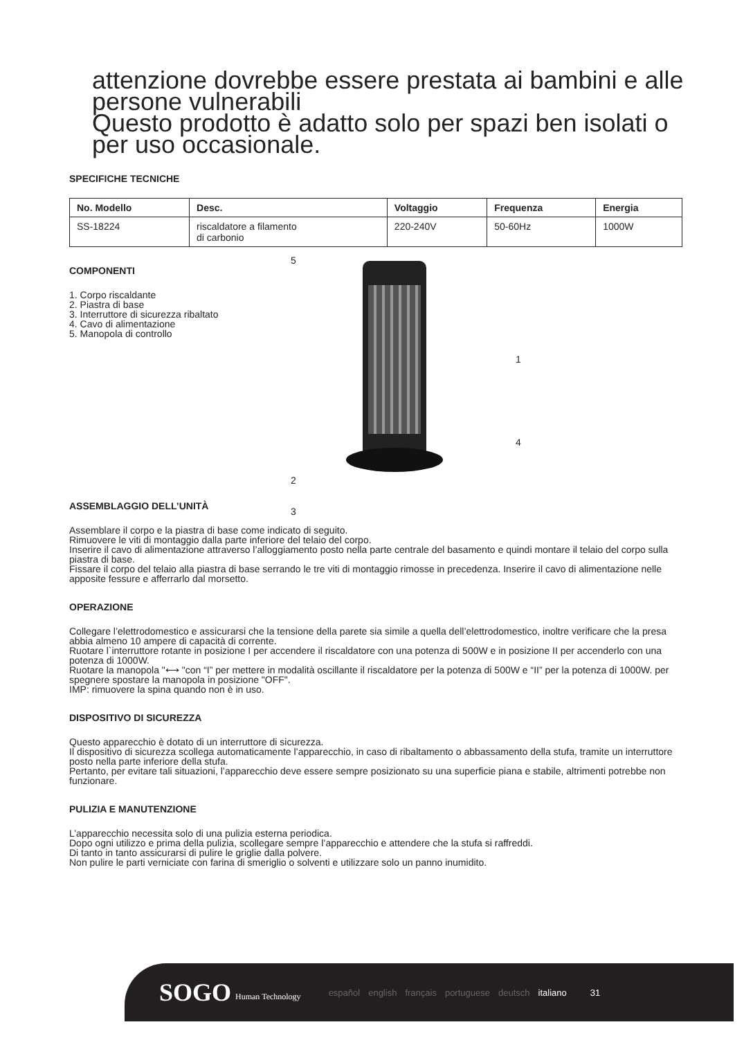attenzione dovrebbe essere prestata ai bambini e alle persone vulnerabili
Questo prodotto è adatto solo per spazi ben isolati o per uso occasionale.
SPECIFICHE TECNICHE
| No. Modello | Desc. | Voltaggio | Frequenza | Energia |
| --- | --- | --- | --- | --- |
| SS-18224 | riscaldatore a filamento di carbonio | 220-240V | 50-60Hz | 1000W |
COMPONENTI
1. Corpo riscaldante
2. Piastra di base
3. Interruttore di sicurezza ribaltato
4. Cavo di alimentazione
5. Manopola di controllo
5
1
4
2
3
ASSEMBLAGGIO DELL’UNITÀ
Assemblare il corpo e la piastra di base come indicato di seguito.
Rimuovere le viti di montaggio dalla parte inferiore del telaio del corpo.
Inserire il cavo di alimentazione attraverso l’alloggiamento posto nella parte centrale del basamento e quindi montare il telaio del corpo sulla piastra di base.
Fissare il corpo del telaio alla piastra di base serrando le tre viti di montaggio rimosse in precedenza. Inserire il cavo di alimentazione nelle apposite fessure e afferrarlo dal morsetto.
OPERAZIONE
Collegare l’elettrodomestico e assicurarsi che la tensione della parete sia simile a quella dell’elettrodomestico, inoltre verificare che la presa abbia almeno 10 ampere di capacità di corrente.
Ruotare l`interruttore rotante in posizione I per accendere il riscaldatore con una potenza di 500W e in posizione II per accenderlo con una potenza di 1000W.
Ruotare la manopola "⟷ "con “I” per mettere in modalità oscillante il riscaldatore per la potenza di 500W e “II” per la potenza di 1000W. per spegnere spostare la manopola in posizione "OFF".
IMP: rimuovere la spina quando non è in uso.
DISPOSITIVO DI SICUREZZA
Questo apparecchio è dotato di un interruttore di sicurezza.
Il dispositivo di sicurezza scollega automaticamente l’apparecchio, in caso di ribaltamento o abbassamento della stufa, tramite un interruttore posto nella parte inferiore della stufa.
Pertanto, per evitare tali situazioni, l’apparecchio deve essere sempre posizionato su una superficie piana e stabile, altrimenti potrebbe non funzionare.
PULIZIA E MANUTENZIONE
L’apparecchio necessita solo di una pulizia esterna periodica.
Dopo ogni utilizzo e prima della pulizia, scollegare sempre l’apparecchio e attendere che la stufa si raffreddi.
Di tanto in tanto assicurarsi di pulire le griglie dalla polvere.
Non pulire le parti verniciate con farina di smeriglio o solventi e utilizzare solo un panno inumidito.
SOGO Human Technology español english français portuguese deutsch italiano 31